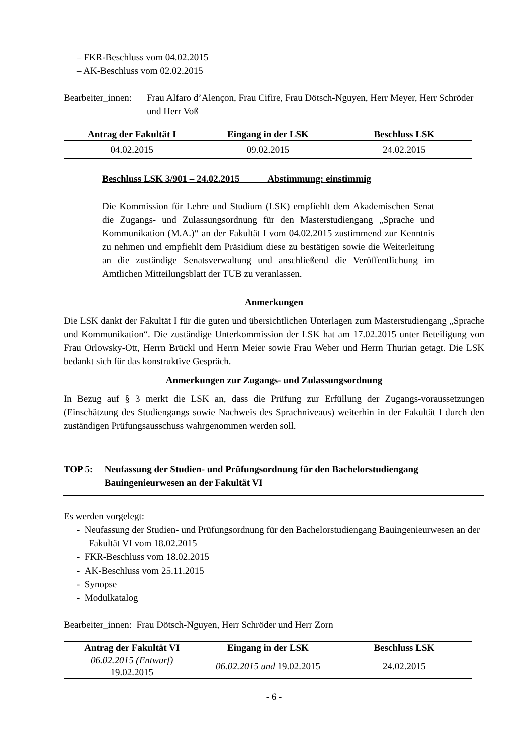– FKR-Beschluss vom 04.02.2015
– AK-Beschluss vom 02.02.2015
Bearbeiter_innen:
Frau Alfaro d’Alençon, Frau Cifire, Frau Dötsch-Nguyen, Herr Meyer, Herr Schröder und Herr Voß
| Antrag der Fakultät I | Eingang in der LSK | Beschluss LSK |
| --- | --- | --- |
| 04.02.2015 | 09.02.2015 | 24.02.2015 |
Beschluss LSK 3/901 – 24.02.2015 Abstimmung: einstimmig
Die Kommission für Lehre und Studium (LSK) empfiehlt dem Akademischen Senat die Zugangs- und Zulassungsordnung für den Masterstudiengang „Sprache und Kommunikation (M.A.)“ an der Fakultät I vom 04.02.2015 zustimmend zur Kenntnis zu nehmen und empfiehlt dem Präsidium diese zu bestätigen sowie die Weiterleitung an die zuständige Senatsverwaltung und anschließend die Veröffentlichung im Amtlichen Mitteilungsblatt der TUB zu veranlassen.
Anmerkungen
Die LSK dankt der Fakultät I für die guten und übersichtlichen Unterlagen zum Masterstudiengang „Sprache und Kommunikation“. Die zuständige Unterkommission der LSK hat am 17.02.2015 unter Beteiligung von Frau Orlowsky-Ott, Herrn Brückl und Herrn Meier sowie Frau Weber und Herrn Thurian getagt. Die LSK bedankt sich für das konstruktive Gespräch.
Anmerkungen zur Zugangs- und Zulassungsordnung
In Bezug auf § 3 merkt die LSK an, dass die Prüfung zur Erfüllung der Zugangs-voraussetzungen (Einschätzung des Studiengangs sowie Nachweis des Sprachniveaus) weiterhin in der Fakultät I durch den zuständigen Prüfungsausschuss wahrgenommen werden soll.
TOP 5: Neufassung der Studien- und Prüfungsordnung für den Bachelorstudiengang Bauingenieurwesen an der Fakultät VI
Es werden vorgelegt:
- Neufassung der Studien- und Prüfungsordnung für den Bachelorstudiengang Bauingenieurwesen an der Fakultät VI vom 18.02.2015
- FKR-Beschluss vom 18.02.2015
- AK-Beschluss vom 25.11.2015
- Synopse
- Modulkatalog
Bearbeiter_innen: Frau Dötsch-Nguyen, Herr Schröder und Herr Zorn
| Antrag der Fakultät VI | Eingang in der LSK | Beschluss LSK |
| --- | --- | --- |
| 06.02.2015 (Entwurf) 19.02.2015 | 06.02.2015 und 19.02.2015 | 24.02.2015 |
- 6 -